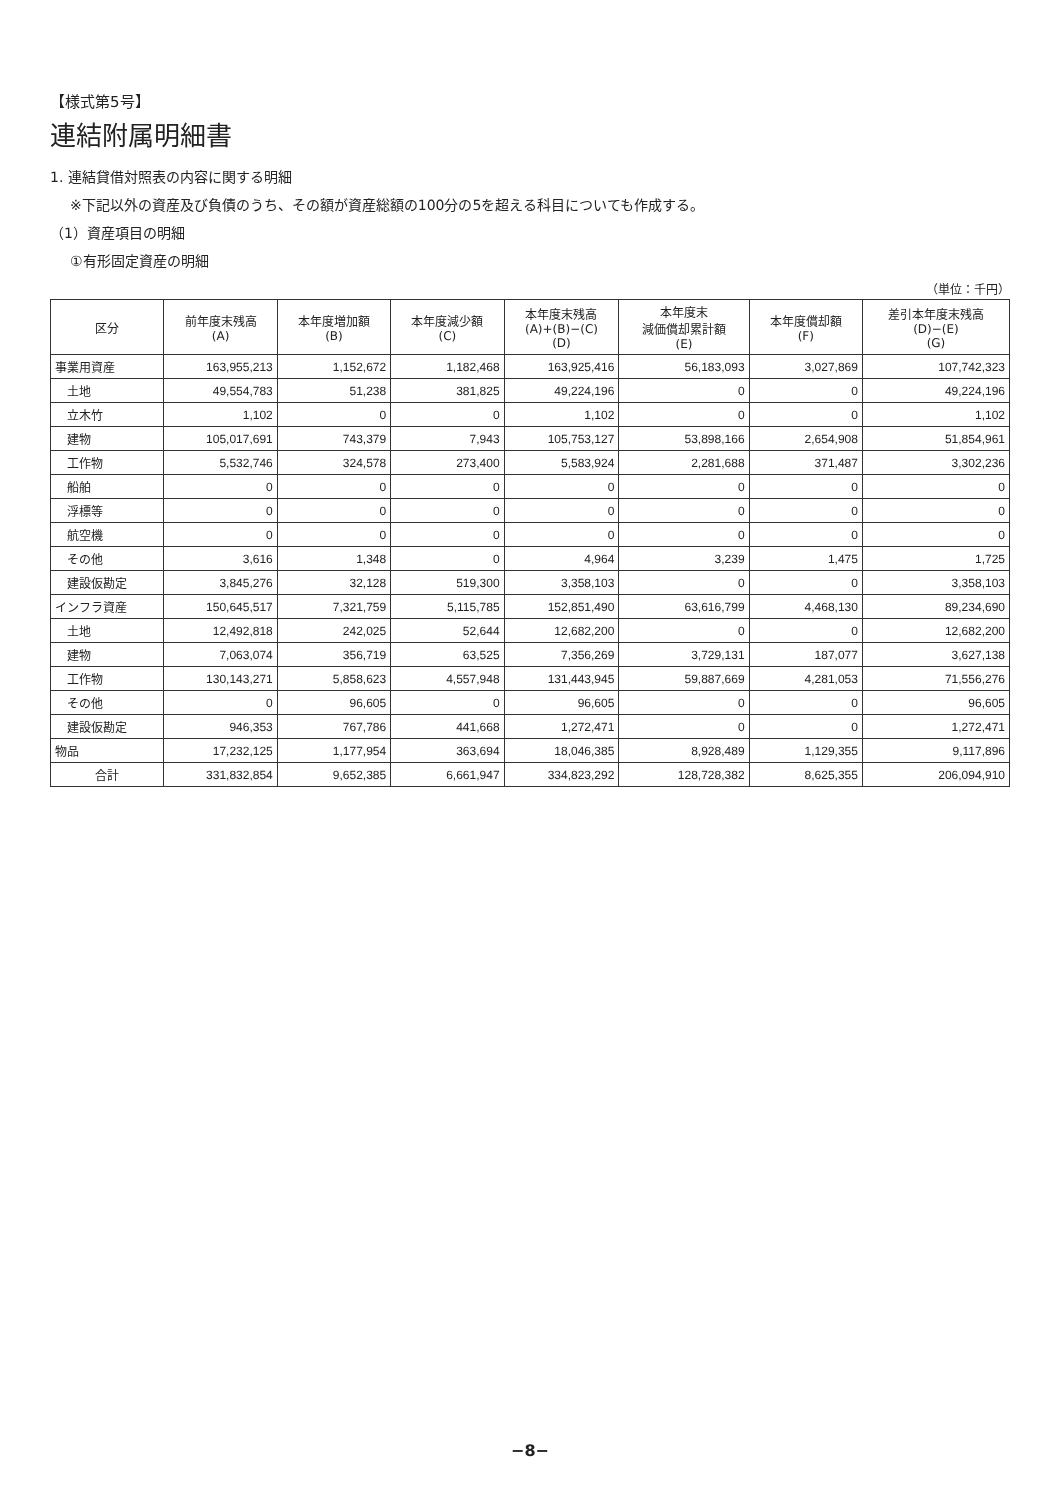【様式第5号】
連結附属明細書
1. 連結貸借対照表の内容に関する明細
※下記以外の資産及び負債のうち、その額が資産総額の100分の5を超える科目についても作成する。
（1）資産項目の明細
①有形固定資産の明細
（単位：千円）
| 区分 | 前年度末残高 (A) | 本年度増加額 (B) | 本年度減少額 (C) | 本年度末残高 (A)+(B)−(C) (D) | 本年度末 減価償却累計額 (E) | 本年度償却額 (F) | 差引本年度末残高 (D)−(E) (G) |
| --- | --- | --- | --- | --- | --- | --- | --- |
| 事業用資産 | 163,955,213 | 1,152,672 | 1,182,468 | 163,925,416 | 56,183,093 | 3,027,869 | 107,742,323 |
| 土地 | 49,554,783 | 51,238 | 381,825 | 49,224,196 | 0 | 0 | 49,224,196 |
| 立木竹 | 1,102 | 0 | 0 | 1,102 | 0 | 0 | 1,102 |
| 建物 | 105,017,691 | 743,379 | 7,943 | 105,753,127 | 53,898,166 | 2,654,908 | 51,854,961 |
| 工作物 | 5,532,746 | 324,578 | 273,400 | 5,583,924 | 2,281,688 | 371,487 | 3,302,236 |
| 船舶 | 0 | 0 | 0 | 0 | 0 | 0 | 0 |
| 浮標等 | 0 | 0 | 0 | 0 | 0 | 0 | 0 |
| 航空機 | 0 | 0 | 0 | 0 | 0 | 0 | 0 |
| その他 | 3,616 | 1,348 | 0 | 4,964 | 3,239 | 1,475 | 1,725 |
| 建設仮勘定 | 3,845,276 | 32,128 | 519,300 | 3,358,103 | 0 | 0 | 3,358,103 |
| インフラ資産 | 150,645,517 | 7,321,759 | 5,115,785 | 152,851,490 | 63,616,799 | 4,468,130 | 89,234,690 |
| 土地 | 12,492,818 | 242,025 | 52,644 | 12,682,200 | 0 | 0 | 12,682,200 |
| 建物 | 7,063,074 | 356,719 | 63,525 | 7,356,269 | 3,729,131 | 187,077 | 3,627,138 |
| 工作物 | 130,143,271 | 5,858,623 | 4,557,948 | 131,443,945 | 59,887,669 | 4,281,053 | 71,556,276 |
| その他 | 0 | 96,605 | 0 | 96,605 | 0 | 0 | 96,605 |
| 建設仮勘定 | 946,353 | 767,786 | 441,668 | 1,272,471 | 0 | 0 | 1,272,471 |
| 物品 | 17,232,125 | 1,177,954 | 363,694 | 18,046,385 | 8,928,489 | 1,129,355 | 9,117,896 |
| 合計 | 331,832,854 | 9,652,385 | 6,661,947 | 334,823,292 | 128,728,382 | 8,625,355 | 206,094,910 |
−8−